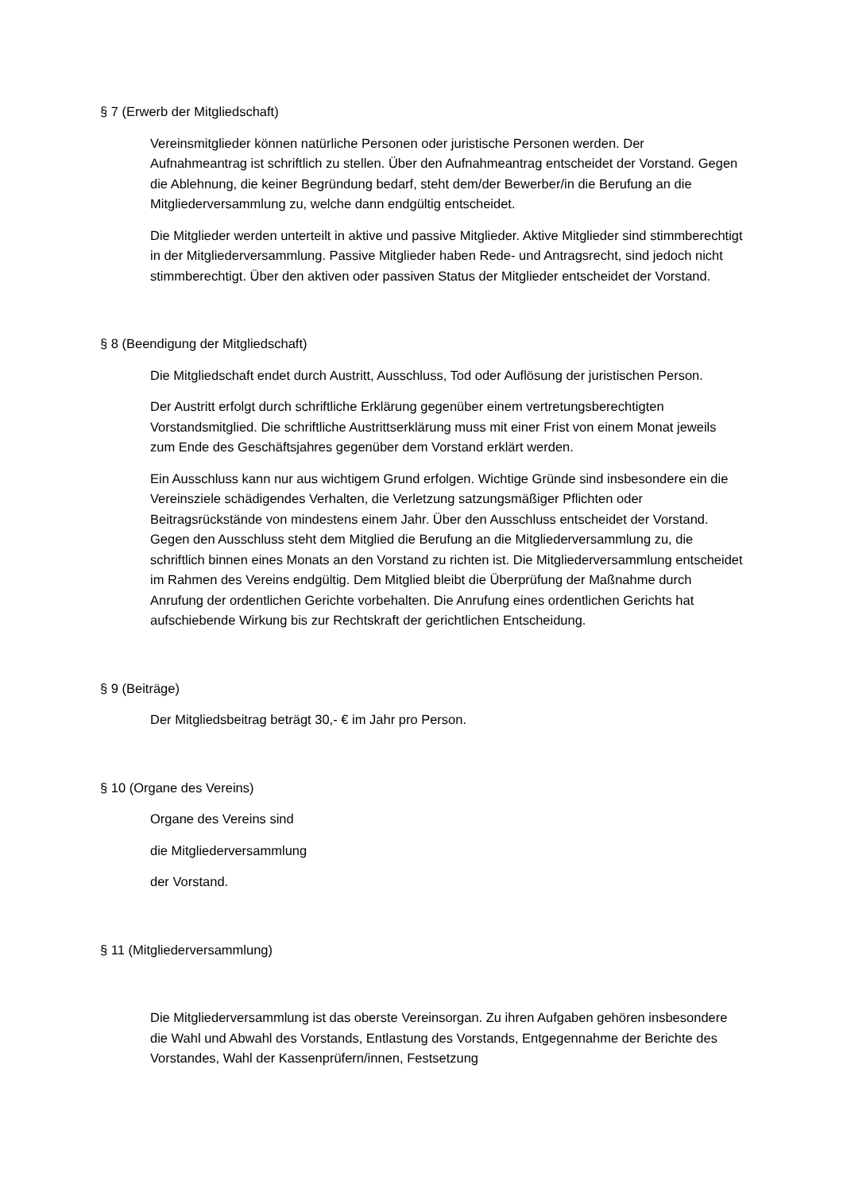§ 7 (Erwerb der Mitgliedschaft)
Vereinsmitglieder können natürliche Personen oder juristische Personen werden. Der Aufnahmeantrag ist schriftlich zu stellen. Über den Aufnahmeantrag entscheidet der Vorstand. Gegen die Ablehnung, die keiner Begründung bedarf, steht dem/der Bewerber/in die Berufung an die Mitgliederversammlung zu, welche dann endgültig entscheidet.
Die Mitglieder werden unterteilt in aktive und passive Mitglieder. Aktive Mitglieder sind stimmberechtigt in der Mitgliederversammlung. Passive Mitglieder haben Rede- und Antragsrecht, sind jedoch nicht stimmberechtigt. Über den aktiven oder passiven Status der Mitglieder entscheidet der Vorstand.
§ 8 (Beendigung der Mitgliedschaft)
Die Mitgliedschaft endet durch Austritt, Ausschluss, Tod oder Auflösung der juristischen Person.
Der Austritt erfolgt durch schriftliche Erklärung gegenüber einem vertretungsberechtigten Vorstandsmitglied. Die schriftliche Austrittserklärung muss mit einer Frist von einem Monat jeweils zum Ende des Geschäftsjahres gegenüber dem Vorstand erklärt werden.
Ein Ausschluss kann nur aus wichtigem Grund erfolgen. Wichtige Gründe sind insbesondere ein die Vereinsziele schädigendes Verhalten, die Verletzung satzungsmäßiger Pflichten oder Beitragsrückstände von mindestens einem Jahr. Über den Ausschluss entscheidet der Vorstand. Gegen den Ausschluss steht dem Mitglied die Berufung an die Mitgliederversammlung zu, die schriftlich binnen eines Monats an den Vorstand zu richten ist. Die Mitgliederversammlung entscheidet im Rahmen des Vereins endgültig. Dem Mitglied bleibt die Überprüfung der Maßnahme durch Anrufung der ordentlichen Gerichte vorbehalten. Die Anrufung eines ordentlichen Gerichts hat aufschiebende Wirkung bis zur Rechtskraft der gerichtlichen Entscheidung.
§ 9 (Beiträge)
Der Mitgliedsbeitrag beträgt 30,- € im Jahr pro Person.
§ 10 (Organe des Vereins)
Organe des Vereins sind
die Mitgliederversammlung
der Vorstand.
§ 11 (Mitgliederversammlung)
Die Mitgliederversammlung ist das oberste Vereinsorgan. Zu ihren Aufgaben gehören insbesondere die Wahl und Abwahl des Vorstands, Entlastung des Vorstands, Entgegennahme der Berichte des Vorstandes, Wahl der Kassenprüfern/innen, Festsetzung